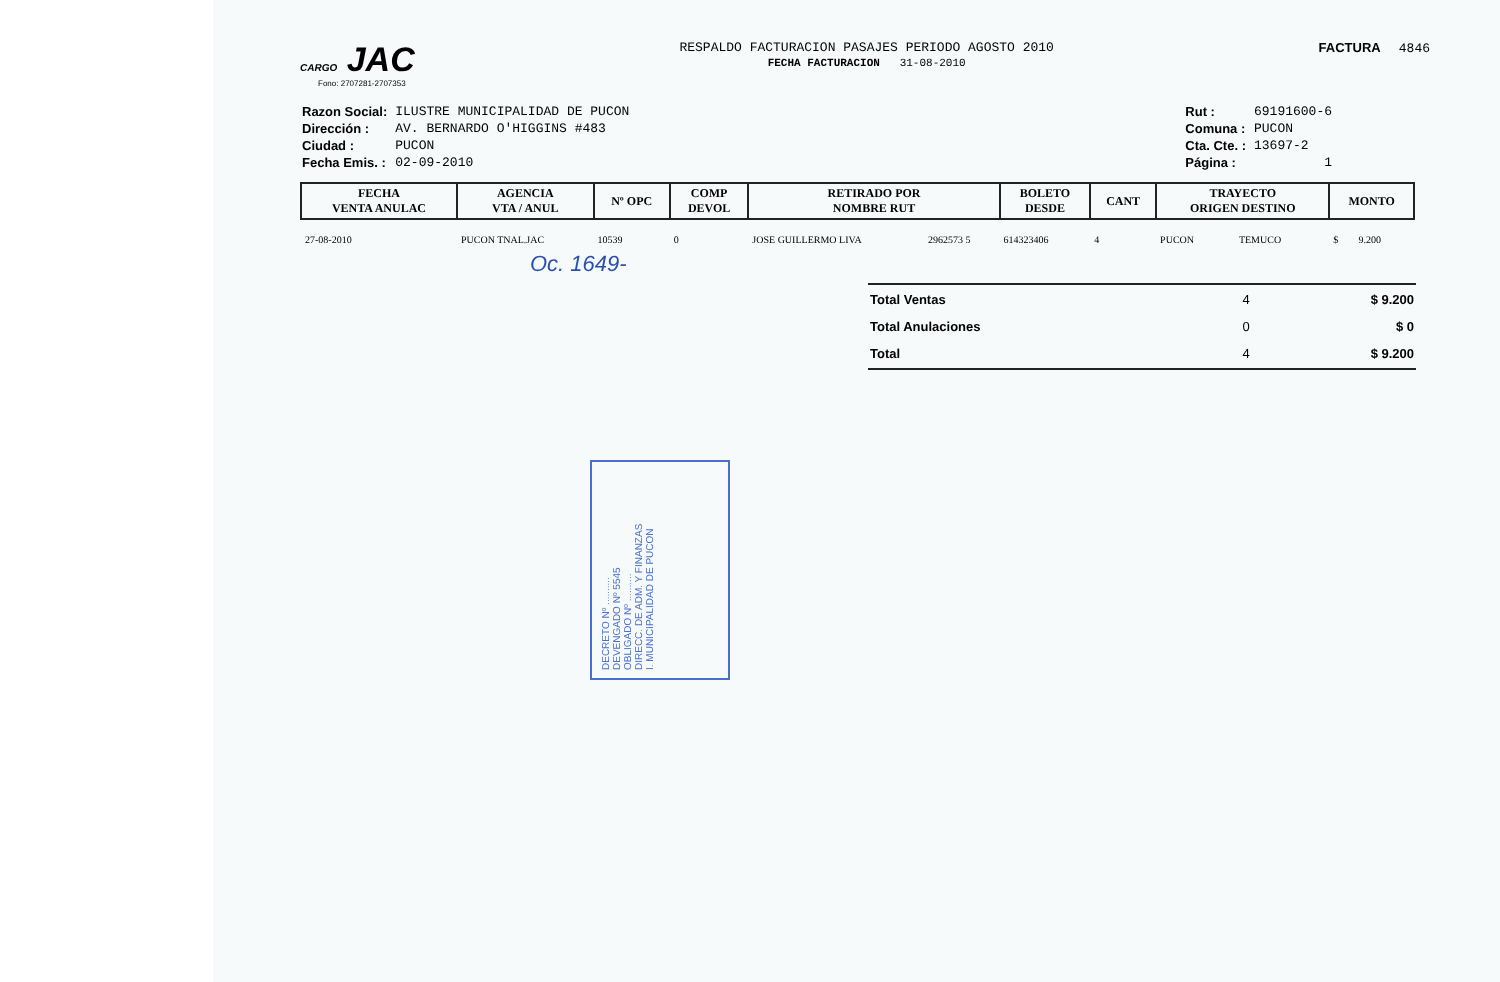CARGO JAC
Fono: 2707281-2707353
RESPALDO FACTURACION PASAJES PERIODO AGOSTO 2010
FECHA FACTURACION 31-08-2010
FACTURA 4846
| Razon Social: | ILUSTRE MUNICIPALIDAD DE PUCON |
| Dirección : | AV. BERNARDO O'HIGGINS #483 |
| Ciudad : | PUCON |
| Fecha Emis. : | 02-09-2010 |
| Rut : | 69191600-6 |
| Comuna : | PUCON |
| Cta. Cte. : | 13697-2 |
| Página : | 1 |
| FECHA VENTA ANULAC | AGENCIA VTA / ANUL | Nº OPC | COMP DEVOL | RETIRADO POR NOMBRE RUT | | BOLETO DESDE | CANT | TRAYECTO ORIGEN DESTINO | | MONTO | |
| --- | --- | --- | --- | --- | --- | --- | --- | --- | --- | --- | --- |
| 27-08-2010 | PUCON TNAL.JAC | 10539 | 0 | JOSE GUILLERMO LIVA | 2962573 5 | 614323406 | 4 | PUCON | TEMUCO | $ | 9.200 |
Oc. 1649-
| Total Ventas | 4 | $ 9.200 |
| Total Anulaciones | 0 | $ 0 |
| Total | 4 | $ 9.200 |
DECRETO Nº ..........
DEVENGADO Nº 5545
OBLIGADO Nº ..........
DIRECC. DE ADM. Y FINANZAS
I. MUNICIPALIDAD DE PUCON